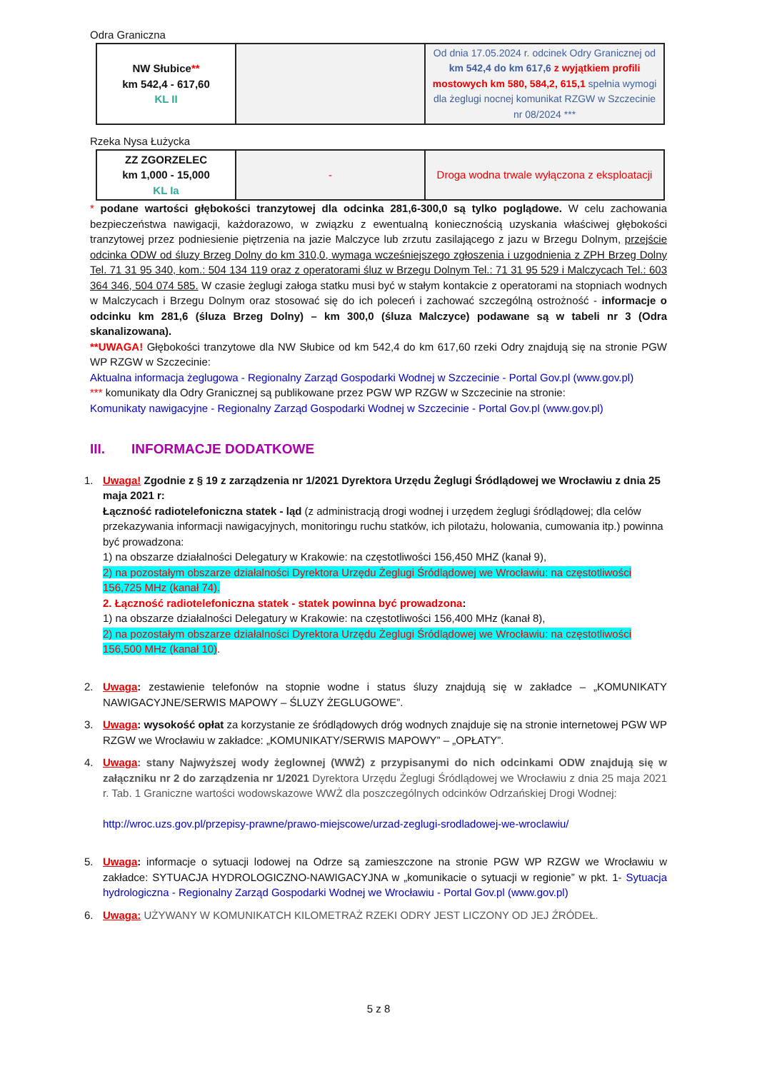Odra Graniczna
| NW Słubice ** km 542,4 - 617,60 KL II | | Od dnia 17.05.2024 r. odcinek Odry Granicznej od km 542,4 do km 617,6 z wyjątkiem profili mostowych km 580, 584,2, 615,1 spełnia wymogi dla żeglugi nocnej komunikat RZGW w Szczecinie nr 08/2024 *** |
Rzeka Nysa Łużycka
| ZZ ZGORZELEC km 1,000 - 15,000 KL Ia | - | Droga wodna trwale wyłączona z eksploatacji |
* podane wartości głębokości tranzytowej dla odcinka 281,6-300,0 są tylko poglądowe. W celu zachowania bezpieczeństwa nawigacji, każdorazowo, w związku z ewentualną koniecznością uzyskania właściwej głębokości tranzytowej przez podniesienie piętrzenia na jazie Malczyce lub zrzutu zasilającego z jazu w Brzegu Dolnym, przejście odcinka ODW od śluzy Brzeg Dolny do km 310,0, wymaga wcześniejszego zgłoszenia i uzgodnienia z ZPH Brzeg Dolny Tel. 71 31 95 340, kom.: 504 134 119 oraz z operatorami śluz w Brzegu Dolnym Tel.: 71 31 95 529 i Malczycach Tel.: 603 364 346, 504 074 585. W czasie żeglugi załoga statku musi być w stałym kontakcie z operatorami na stopniach wodnych w Malczycach i Brzegu Dolnym oraz stosować się do ich poleceń i zachować szczególną ostrożność - informacje o odcinku km 281,6 (śluza Brzeg Dolny) – km 300,0 (śluza Malczyce) podawane są w tabeli nr 3 (Odra skanalizowana).
**UWAGA! Głębokości tranzytowe dla NW Słubice od km 542,4 do km 617,60 rzeki Odry znajdują się na stronie PGW WP RZGW w Szczecinie:
Aktualna informacja żeglugowa - Regionalny Zarząd Gospodarki Wodnej w Szczecinie - Portal Gov.pl (www.gov.pl)
*** komunikaty dla Odry Granicznej są publikowane przez PGW WP RZGW w Szczecinie na stronie:
Komunikaty nawigacyjne - Regionalny Zarząd Gospodarki Wodnej w Szczecinie - Portal Gov.pl (www.gov.pl)
III. INFORMACJE DODATKOWE
1. Uwaga! Zgodnie z § 19 z zarządzenia nr 1/2021 Dyrektora Urzędu Żeglugi Śródlądowej we Wrocławiu z dnia 25 maja 2021 r:
Łączność radiotelefoniczna statek - ląd (z administracją drogi wodnej i urzędem żeglugi śródlądowej; dla celów przekazywania informacji nawigacyjnych, monitoringu ruchu statków, ich pilotażu, holowania, cumowania itp.) powinna być prowadzona:
1) na obszarze działalności Delegatury w Krakowie: na częstotliwości 156,450 MHZ (kanał 9),
2) na pozostałym obszarze działalności Dyrektora Urzędu Żeglugi Śródlądowej we Wrocławiu: na częstotliwości 156,725 MHz (kanał 74).
2. Łączność radiotelefoniczna statek - statek powinna być prowadzona:
1) na obszarze działalności Delegatury w Krakowie: na częstotliwości 156,400 MHz (kanał 8),
2) na pozostałym obszarze działalności Dyrektora Urzędu Żeglugi Śródlądowej we Wrocławiu: na częstotliwości 156,500 MHz (kanał 10).
2. Uwaga: zestawienie telefonów na stopnie wodne i status śluzy znajdują się w zakładce – „KOMUNIKATY NAWIGACYJNE/SERWIS MAPOWY – ŚLUZY ŻEGLUGOWE”.
3. Uwaga: wysokość opłat za korzystanie ze śródlądowych dróg wodnych znajduje się na stronie internetowej PGW WP RZGW we Wrocławiu w zakładce: „KOMUNIKATY/SERWIS MAPOWY” – „OPŁATY”.
4. Uwaga: stany Najwyższej wody żeglownej (WWŻ) z przypisanymi do nich odcinkami ODW znajdują się w załączniku nr 2 do zarządzenia nr 1/2021 Dyrektora Urzędu Żeglugi Śródlądowej we Wrocławiu z dnia 25 maja 2021 r. Tab. 1 Graniczne wartości wodowskazowe WWŻ dla poszczególnych odcinków Odrzańskiej Drogi Wodnej:
http://wroc.uzs.gov.pl/przepisy-prawne/prawo-miejscowe/urzad-zeglugi-srodladowej-we-wroclawiu/
5. Uwaga: informacje o sytuacji lodowej na Odrze są zamieszczone na stronie PGW WP RZGW we Wrocławiu w zakładce: SYTUACJA HYDROLOGICZNO-NAWIGACYJNA w „komunikacie o sytuacji w regionie” w pkt. 1- Sytuacja hydrologiczna - Regionalny Zarząd Gospodarki Wodnej we Wrocławiu - Portal Gov.pl (www.gov.pl)
6. Uwaga: UŻYWANY W KOMUNIKATCH KILOMETRAŻ RZEKI ODRY JEST LICZONY OD JEJ ŹRÓDEŁ.
5 z 8